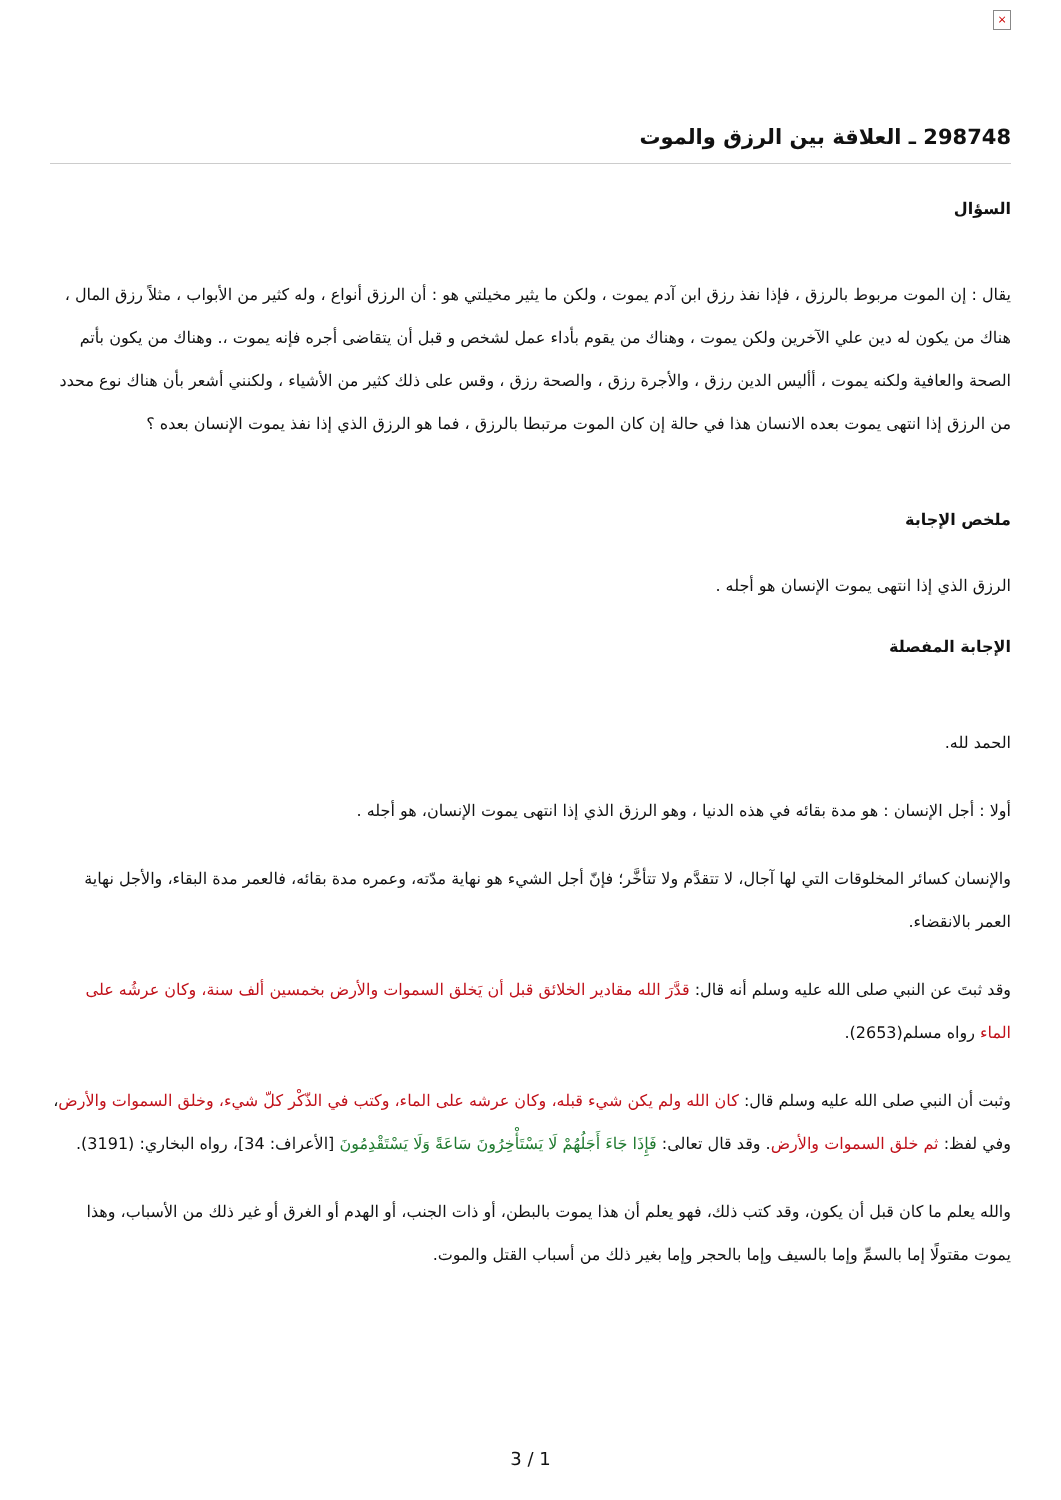×
298748 ـ العلاقة بين الرزق والموت
السؤال
يقال : إن الموت مربوط بالرزق ، فإذا نفذ رزق ابن آدم يموت ، ولكن ما يثير مخيلتي هو : أن الرزق أنواع ، وله كثير من الأبواب ، مثلاً رزق المال ، هناك من يكون له دين علي الآخرين ولكن يموت ، وهناك من يقوم بأداء عمل لشخص و قبل أن يتقاضى أجره فإنه يموت ،. وهناك من يكون بأتم الصحة والعافية ولكنه يموت ، أأليس الدين رزق ، والأجرة رزق ، والصحة رزق ، وقس على ذلك كثير من الأشياء ، ولكنني أشعر بأن هناك نوع محدد من الرزق إذا انتهى يموت بعده الانسان هذا في حالة إن كان الموت مرتبطا بالرزق ، فما هو الرزق الذي إذا نفذ يموت الإنسان بعده ؟
ملخص الإجابة
الرزق الذي إذا انتهى يموت الإنسان هو أجله .
الإجابة المفصلة
الحمد لله.
أولا : أجل الإنسان : هو مدة بقائه في هذه الدنيا ، وهو الرزق الذي إذا انتهى يموت الإنسان، هو أجله .
والإنسان كسائر المخلوقات التي لها آجال، لا تتقدَّم ولا تتأخَّر؛ فإنّ أجل الشيء هو نهاية مدّته، وعمره مدة بقائه، فالعمر مدة البقاء، والأجل نهاية العمر بالانقضاء.
وقد ثبتَ عن النبي صلى الله عليه وسلم أنه قال: قدَّرَ الله مقادير الخلائق قبل أن يَخلق السموات والأرض بخمسين ألف سنة، وكان عرشُه على الماء رواه مسلم(2653).
وثبت أن النبي صلى الله عليه وسلم قال: كان الله ولم يكن شيء قبله، وكان عرشه على الماء، وكتب في الذّكْر كلّ شيء، وخلق السموات والأرض، وفي لفظ: ثم خلق السموات والأرض. وقد قال تعالى: فَإِذَا جَاءَ أَجَلُهُمْ لَا يَسْتَأْخِرُونَ سَاعَةً وَلَا يَسْتَقْدِمُونَ [الأعراف: 34]، رواه البخاري: (3191).
والله يعلم ما كان قبل أن يكون، وقد كتب ذلك، فهو يعلم أن هذا يموت بالبطن، أو ذات الجنب، أو الهدم أو الغرق أو غير ذلك من الأسباب، وهذا يموت مقتولًا إما بالسمِّ وإما بالسيف وإما بالحجر وإما بغير ذلك من أسباب القتل والموت.
3 / 1